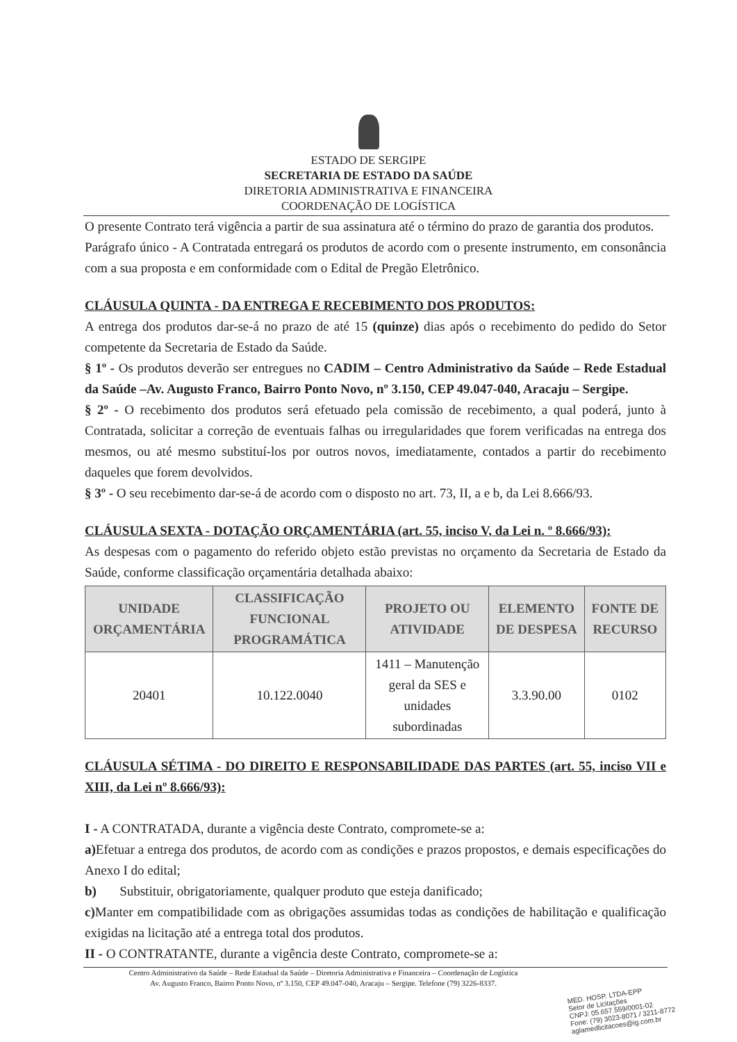ESTADO DE SERGIPE
SECRETARIA DE ESTADO DA SAÚDE
DIRETORIA ADMINISTRATIVA E FINANCEIRA
COORDENAÇÃO DE LOGÍSTICA
O presente Contrato terá vigência a partir de sua assinatura até o término do prazo de garantia dos produtos.
Parágrafo único - A Contratada entregará os produtos de acordo com o presente instrumento, em consonância com a sua proposta e em conformidade com o Edital de Pregão Eletrônico.
CLÁUSULA QUINTA - DA ENTREGA E RECEBIMENTO DOS PRODUTOS:
A entrega dos produtos dar-se-á no prazo de até 15 (quinze) dias após o recebimento do pedido do Setor competente da Secretaria de Estado da Saúde.
§ 1º - Os produtos deverão ser entregues no CADIM – Centro Administrativo da Saúde – Rede Estadual da Saúde –Av. Augusto Franco, Bairro Ponto Novo, nº 3.150, CEP 49.047-040, Aracaju – Sergipe.
§ 2º - O recebimento dos produtos será efetuado pela comissão de recebimento, a qual poderá, junto à Contratada, solicitar a correção de eventuais falhas ou irregularidades que forem verificadas na entrega dos mesmos, ou até mesmo substituí-los por outros novos, imediatamente, contados a partir do recebimento daqueles que forem devolvidos.
§ 3º - O seu recebimento dar-se-á de acordo com o disposto no art. 73, II, a e b, da Lei 8.666/93.
CLÁUSULA SEXTA - DOTAÇÃO ORÇAMENTÁRIA (art. 55, inciso V, da Lei n. º 8.666/93):
As despesas com o pagamento do referido objeto estão previstas no orçamento da Secretaria de Estado da Saúde, conforme classificação orçamentária detalhada abaixo:
| UNIDADE ORÇAMENTÁRIA | CLASSIFICAÇÃO FUNCIONAL PROGRAMÁTICA | PROJETO OU ATIVIDADE | ELEMENTO DE DESPESA | FONTE DE RECURSO |
| --- | --- | --- | --- | --- |
| 20401 | 10.122.0040 | 1411 – Manutenção geral da SES e unidades subordinadas | 3.3.90.00 | 0102 |
CLÁUSULA SÉTIMA - DO DIREITO E RESPONSABILIDADE DAS PARTES (art. 55, inciso VII e XIII, da Lei nº 8.666/93):
I - A CONTRATADA, durante a vigência deste Contrato, compromete-se a:
a) Efetuar a entrega dos produtos, de acordo com as condições e prazos propostos, e demais especificações do Anexo I do edital;
b) Substituir, obrigatoriamente, qualquer produto que esteja danificado;
c) Manter em compatibilidade com as obrigações assumidas todas as condições de habilitação e qualificação exigidas na licitação até a entrega total dos produtos.
II - O CONTRATANTE, durante a vigência deste Contrato, compromete-se a:
Centro Administrativo da Saúde – Rede Estadual da Saúde – Diretoria Administrativa e Financeira – Coordenação de Logística
Av. Augusto Franco, Bairro Ponto Novo, nº 3.150, CEP 49.047-040, Aracaju – Sergipe. Telefone (79) 3226-8337.
MED. HOSP. LTDA-EPP
Setor de Licitações
CNPJ: 05.657.559/0001-02
Fone: (79) 3023-8071 / 3211-8772
aglamedlicitacoes@ig.com.br